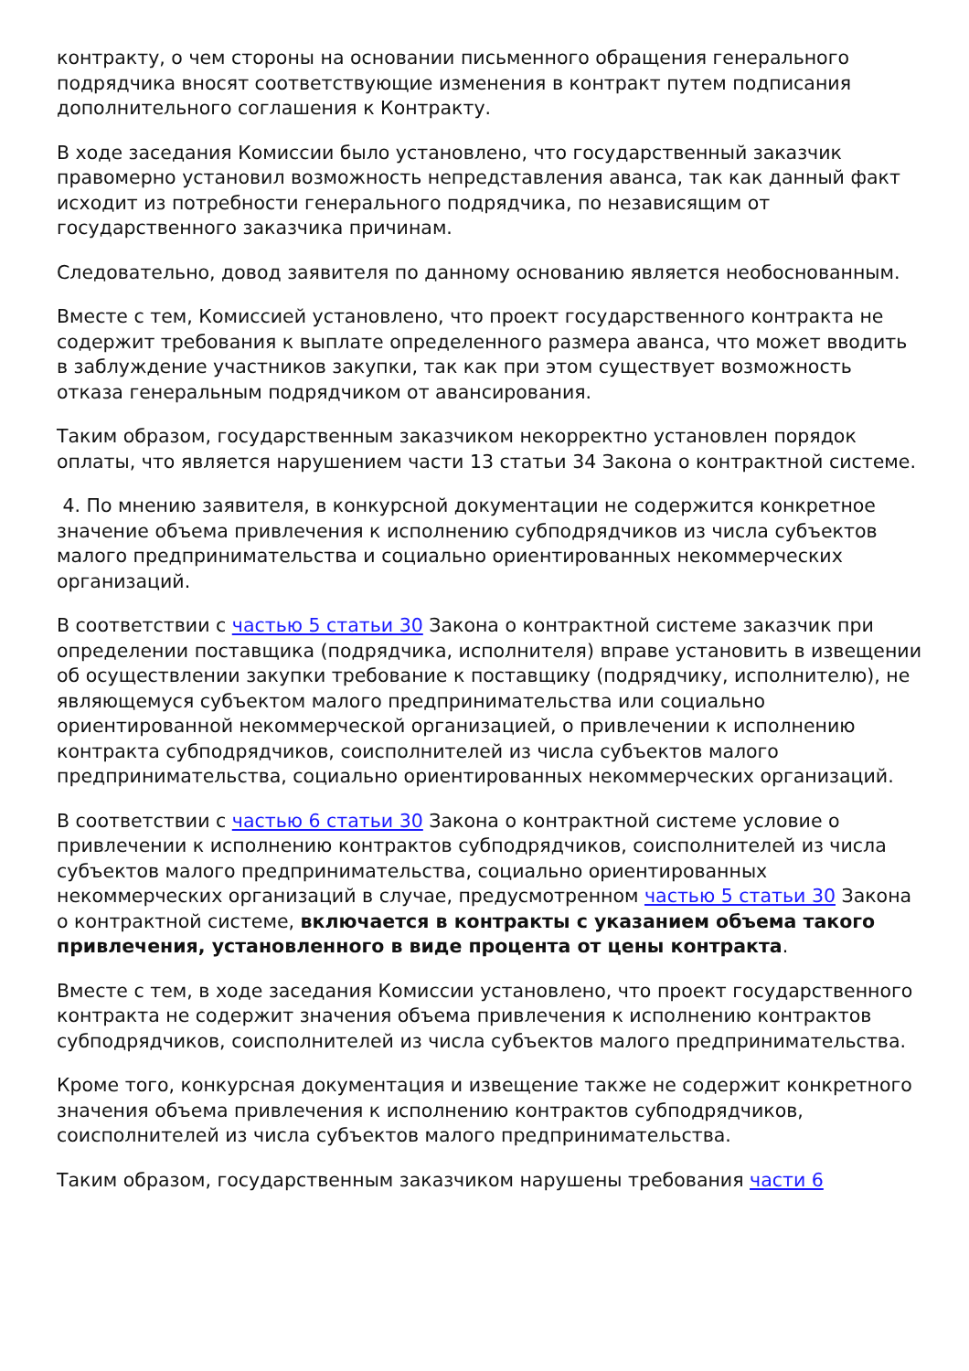контракту, о чем стороны на основании письменного обращения генерального подрядчика вносят соответствующие изменения в контракт путем подписания дополнительного соглашения к Контракту.
В ходе заседания Комиссии было установлено, что государственный заказчик правомерно установил возможность непредставления аванса, так как данный факт исходит из потребности генерального подрядчика, по независящим от государственного заказчика причинам.
Следовательно, довод заявителя по данному основанию является необоснованным.
Вместе с тем, Комиссией установлено, что проект государственного контракта не содержит требования к выплате определенного размера аванса, что может вводить в заблуждение участников закупки, так как при этом существует возможность отказа генеральным подрядчиком от авансирования.
Таким образом, государственным заказчиком некорректно установлен порядок оплаты, что является нарушением части 13 статьи 34 Закона о контрактной системе.
4. По мнению заявителя, в конкурсной документации не содержится конкретное значение объема привлечения к исполнению субподрядчиков из числа субъектов малого предпринимательства и социально ориентированных некоммерческих организаций.
В соответствии с частью 5 статьи 30 Закона о контрактной системе заказчик при определении поставщика (подрядчика, исполнителя) вправе установить в извещении об осуществлении закупки требование к поставщику (подрядчику, исполнителю), не являющемуся субъектом малого предпринимательства или социально ориентированной некоммерческой организацией, о привлечении к исполнению контракта субподрядчиков, соисполнителей из числа субъектов малого предпринимательства, социально ориентированных некоммерческих организаций.
В соответствии с частью 6 статьи 30 Закона о контрактной системе условие о привлечении к исполнению контрактов субподрядчиков, соисполнителей из числа субъектов малого предпринимательства, социально ориентированных некоммерческих организаций в случае, предусмотренном частью 5 статьи 30 Закона о контрактной системе, включается в контракты с указанием объема такого привлечения, установленного в виде процента от цены контракта.
Вместе с тем, в ходе заседания Комиссии установлено, что проект государственного контракта не содержит значения объема привлечения к исполнению контрактов субподрядчиков, соисполнителей из числа субъектов малого предпринимательства.
Кроме того, конкурсная документация и извещение также не содержит конкретного значения объема привлечения к исполнению контрактов субподрядчиков, соисполнителей из числа субъектов малого предпринимательства.
Таким образом, государственным заказчиком нарушены требования части 6